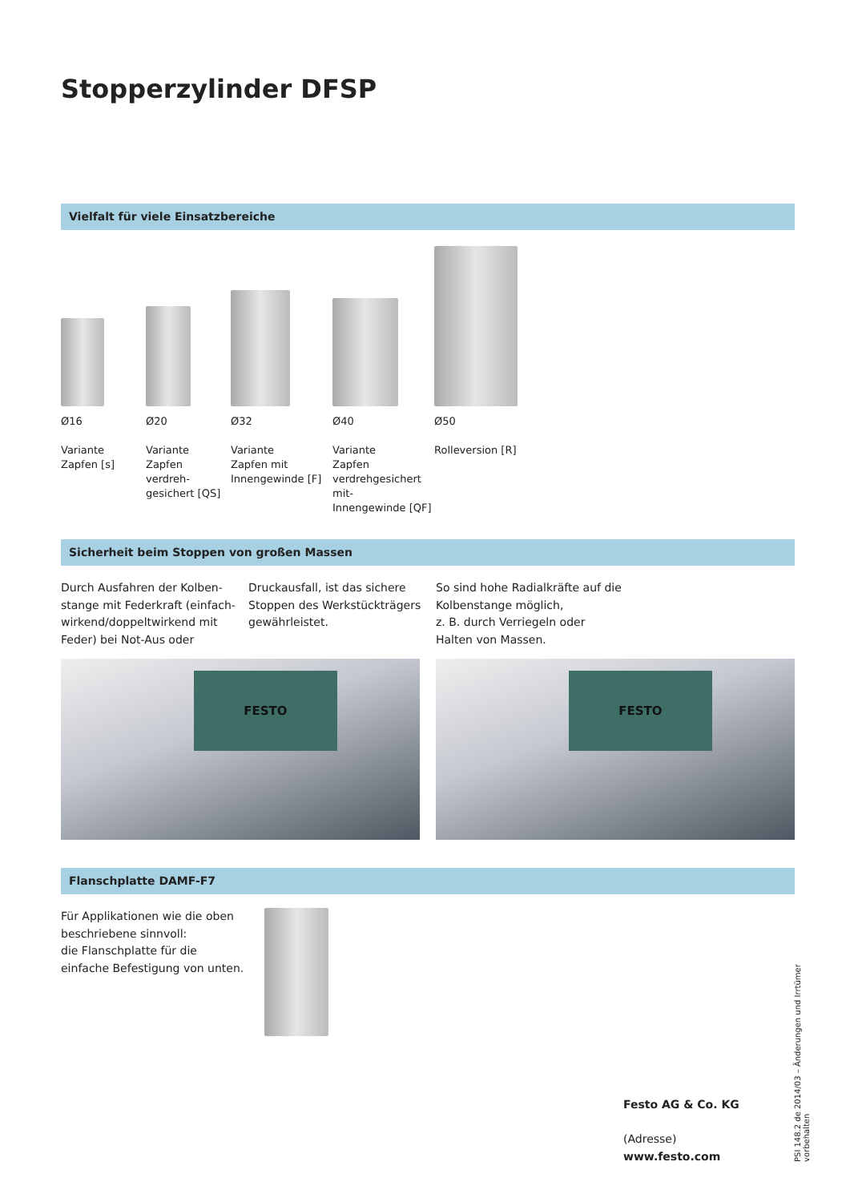Stopperzylinder DFSP
Vielfalt für viele Einsatzbereiche
Ø16
Variante
Zapfen [s]
Ø20
Variante
Zapfen
verdreh-
gesichert [QS]
Ø32
Variante
Zapfen mit
Innengewinde [F]
Ø40
Variante
Zapfen
verdrehgesichert mit-
Innengewinde [QF]
Ø50
Rolleversion [R]
Sicherheit beim Stoppen von großen Massen
Durch Ausfahren der Kolben-stange mit Federkraft (einfach-wirkend/doppeltwirkend mit Feder) bei Not-Aus oder
Druckausfall, ist das sichere Stoppen des Werkstückträgers gewährleistet.
So sind hohe Radialkräfte auf die Kolbenstange möglich,
z. B. durch Verriegeln oder Halten von Massen.
FESTO
FESTO
Flanschplatte DAMF-F7
Für Applikationen wie die oben beschriebene sinnvoll:
die Flanschplatte für die einfache Befestigung von unten.
Festo AG & Co. KG
(Adresse)
www.festo.com
PSI 148.2 de 2014/03 – Änderungen und Irrtümer vorbehalten